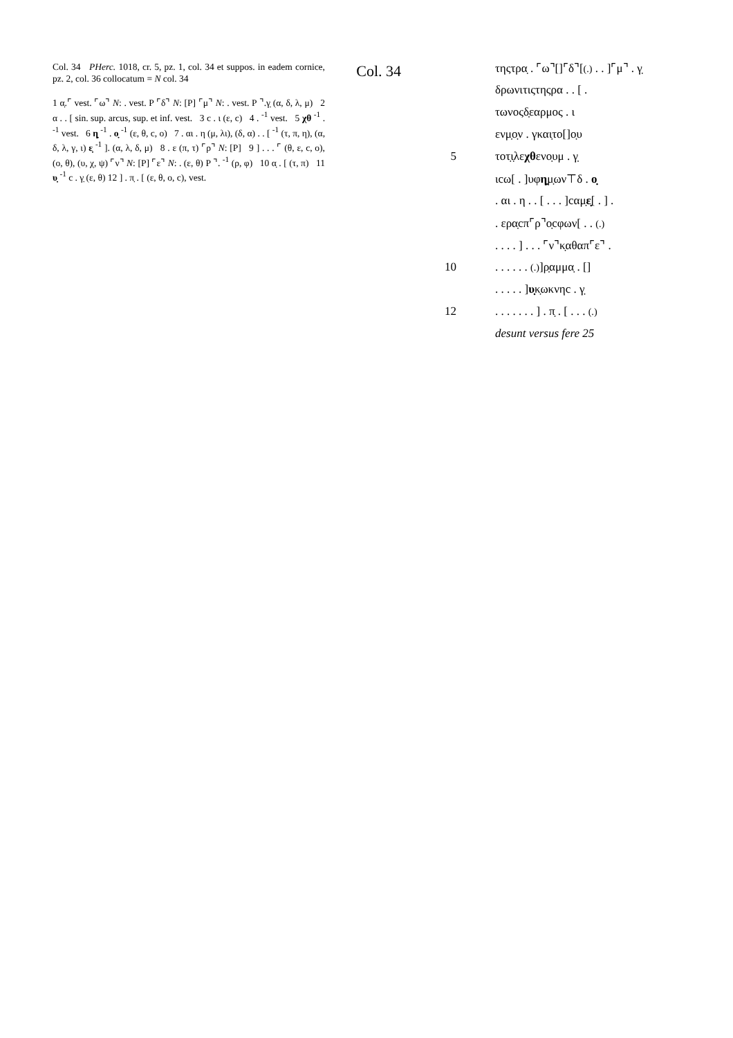Col. 34 PHerc. 1018, cr. 5, pz. 1, col. 34 et suppos. in eadem cornice, pz. 2, col. 36 collocatum = N col. 34
1 α̣.⌜ vest. ⌜ω⌝ N: . vest. P ⌜δ⌝ N: [P] ⌜μ⌝ N: . vest. P ⌝.γ̣ (α, δ, λ, μ) 2 α . . [ sin. sup. arcus, sup. et inf. vest. 3 c . ι (ε, c) 4 . <sup>-1</sup> vest. 5 χθ <sup>-1</sup> . <sup>-1</sup> vest. 6 η̣ <sup>-1</sup> . ο̣ <sup>-1</sup> (ε, θ, c, o) 7 . αι . η (μ, λι), (δ, α) . . [ <sup>-1</sup> (τ, π, η), (α, δ, λ, γ, ι) ε̣ <sup>-1</sup> ]. (α, λ, δ, μ) 8 . ε (π, τ) ⌜ρ⌝ N: [P] 9 ] . . . ⌜ (θ, ε, c, o), (o, θ), (υ, χ, ψ) ⌜ν⌝ N: [P] ⌜ε⌝ N: . (ε, θ) P ⌝. <sup>-1</sup> (ρ, φ) 10 α̣ . [ (τ, π) 11 υ̣ <sup>-1</sup> c . γ̣ (ε, θ) 12 ] . π̣ . [ (ε, θ, o, c), vest.
Col. 34
| | τηςτρα̣ . ⌜ω⌝[]⌜δ⌝[ (.) . . ]⌜μ⌝ . γ̣ |
| | δρωνιτιςτηςρα . . [ . |
| | τωνοςδ̣εαρμος . ι |
| | ενμ̣ο̣ν . γκαι̣το[]ο̣υ |
| 5 | τοτ̣ι̣λε χθ ενο̣υμ . γ̣ |
| | ιcω[ . ]υφ η̣ μ̣ων⊤δ . ο̣ |
| | . αι . η . . [ . . . ]cαμ̣ ε̣ [ . ] . |
| | . ερα̣cπ⌜ρ⌝ο̣cφων[ . . (.) |
| | . . . . ] . . . ⌜ν⌝κ̣αθαπ⌜ε⌝ . |
| 10 | . . . . . . (.) ]ρ̣αμμα̣ . [] |
| | . . . . . ] υ̣ κ̣ωκνηc . γ̣ |
| 12 | . . . . . . . ] . π̣ . [ . . . (.) |
| | desunt versus fere 25 |